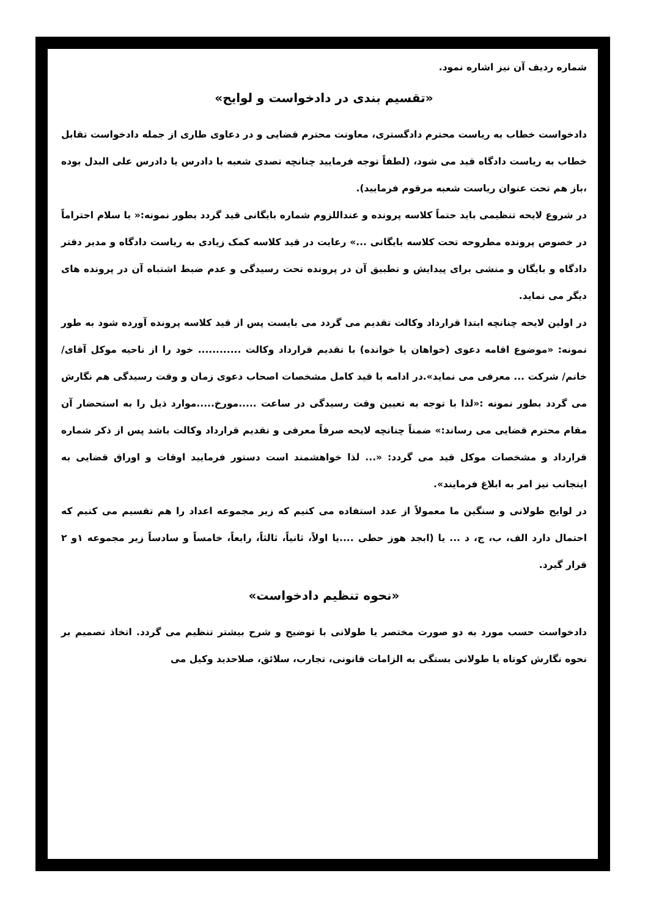شماره ردیف آن نیز اشاره نمود.
«تقسیم بندی در دادخواست و لوایح»
دادخواست خطاب به ریاست محترم دادگستری، معاونت محترم قضایی و در دعاوی طاری از جمله دادخواست تقابل خطاب به ریاست دادگاه قید می شود، (لطفاً توجه فرمایید چنانچه تصدی شعبه با دادرس یا دادرس علی البدل بوده ،باز هم تحت عنوان ریاست شعبه مرقوم فرمایید).
در شروع لایحه تنظیمی باید حتماً کلاسه پرونده و عنداللزوم شماره بایگانی قید گردد بطور نمونه:« با سلام احتراماً در خصوص پرونده مطروحه تحت کلاسه بایگانی ...» رعایت در قید کلاسه کمک زیادی به ریاست دادگاه و مدیر دفتر دادگاه و بایگان و منشی برای پیدایش و تطبیق آن در پرونده تحت رسیدگی و عدم ضبط اشتباه آن در پرونده های دیگر می نماید.
در اولین لایحه چنانچه ابتدا قرارداد وکالت تقدیم می گردد می بایست پس از قید کلاسه پرونده آورده شود به طور نمونه: «موضوع اقامه دعوی (خواهان یا خوانده) با تقدیم قرارداد وکالت ............ خود را از ناحیه موکل آقای/ خانم/ شرکت ... معرفی می نماید».در ادامه با قید کامل مشخصات اصحاب دعوی زمان و وقت رسیدگی هم نگارش می گردد بطور نمونه :«لذا با توجه به تعیین وقت رسیدگی در ساعت .....مورخ.....موارد ذیل را به استحضار آن مقام محترم قضایی می رساند:» ضمناً چنانچه لایحه صرفاً معرفی و تقدیم قرارداد وکالت باشد پس از ذکر شماره قرارداد و مشخصات موکل قید می گردد: «... لذا خواهشمند است دستور فرمایید اوقات و اوراق قضایی به اینجانب نیز امر به ابلاغ فرمایند».
در لوایح طولانی و سنگین ما معمولاً از عدد استفاده می کنیم که زیر مجموعه اعداد را هم تقسیم می کنیم که احتمال دارد الف، ب، ج، د ... یا (ابجد هوز حطی ....یا اولاً، ثانیاً، ثالثاً، رابعاً، خامساً و سادساً زیر مجموعه ۱و ۲ قرار گیرد.
«نحوه تنظیم دادخواست»
دادخواست حسب مورد به دو صورت مختصر یا طولانی با توضیح و شرح بیشتر تنظیم می گردد. اتخاذ تصمیم بر نحوه نگارش کوتاه یا طولانی بستگی به الزامات قانونی، تجارب، سلائق، صلاحدید وکیل می